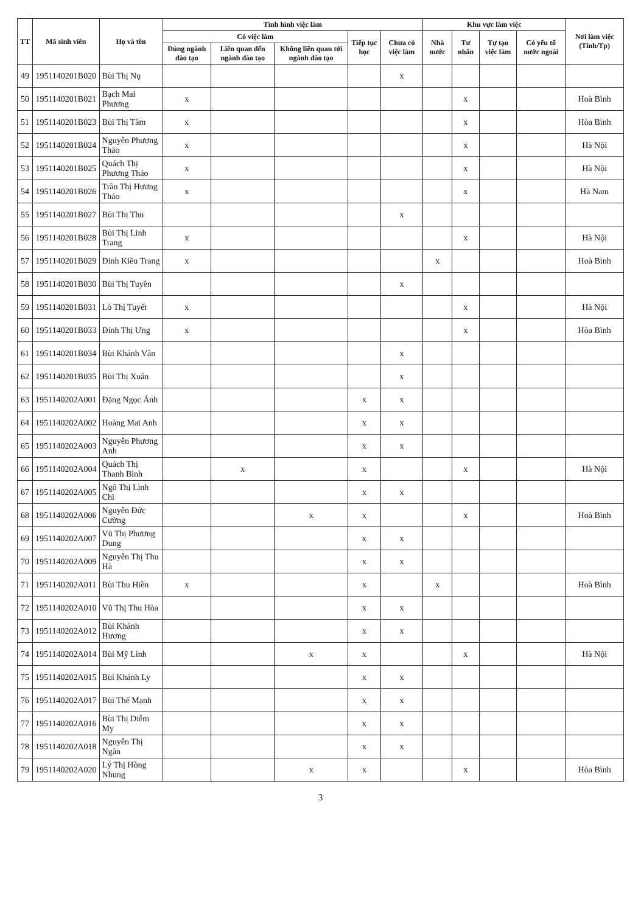| TT | Mã sinh viên | Họ và tên | Tình hình việc làm | | | | | Khu vực làm việc | | | | Nơi làm việc (Tỉnh/Tp) |
| --- | --- | --- | --- | --- | --- | --- | --- | --- | --- | --- | --- | --- |
| | | | Có việc làm | | | Tiếp tục học | Chưa có việc làm | Nhà nước | Tư nhân | Tự tạo việc làm | Có yếu tố nước ngoài | |
| | | | Đúng ngành đào tạo | Liên quan đến ngành đào tạo | Không liên quan tới ngành đào tạo | | | | | | | |
| 49 | 1951140201B020 | Bùi Thị Nụ | | | | | x | | | | | |
| 50 | 1951140201B021 | Bạch Mai Phương | x | | | | | | x | | | Hoà Bình |
| 51 | 1951140201B023 | Bùi Thị Tâm | x | | | | | | x | | | Hòa Bình |
| 52 | 1951140201B024 | Nguyễn Phương Thảo | x | | | | | | x | | | Hà Nội |
| 53 | 1951140201B025 | Quách Thị Phương Thảo | x | | | | | | x | | | Hà Nội |
| 54 | 1951140201B026 | Trần Thị Hương Thảo | x | | | | | | x | | | Hà Nam |
| 55 | 1951140201B027 | Bùi Thị Thu | | | | | x | | | | | |
| 56 | 1951140201B028 | Bùi Thị Linh Trang | x | | | | | | x | | | Hà Nội |
| 57 | 1951140201B029 | Đinh Kiều Trang | x | | | | | x | | | | Hoà Bình |
| 58 | 1951140201B030 | Bùi Thị Tuyền | | | | | x | | | | | |
| 59 | 1951140201B031 | Lò Thị Tuyết | x | | | | | | x | | | Hà Nội |
| 60 | 1951140201B033 | Đinh Thị Ưng | x | | | | | | x | | | Hòa Bình |
| 61 | 1951140201B034 | Bùi Khánh Vân | | | | | x | | | | | |
| 62 | 1951140201B035 | Bùi Thị Xuân | | | | | x | | | | | |
| 63 | 1951140202A001 | Đặng Ngọc Ánh | | | | x | x | | | | | |
| 64 | 1951140202A002 | Hoàng Mai Anh | | | | x | x | | | | | |
| 65 | 1951140202A003 | Nguyễn Phương Anh | | | | x | x | | | | | |
| 66 | 1951140202A004 | Quách Thị Thanh Bình | | x | | x | | | x | | | Hà Nội |
| 67 | 1951140202A005 | Ngô Thị Linh Chi | | | | x | x | | | | | |
| 68 | 1951140202A006 | Nguyễn Đức Cường | | | x | x | | | x | | | Hoà Bình |
| 69 | 1951140202A007 | Vũ Thị Phương Dung | | | | x | x | | | | | |
| 70 | 1951140202A009 | Nguyễn Thị Thu Hà | | | | x | x | | | | | |
| 71 | 1951140202A011 | Bùi Thu Hiền | x | | | x | | x | | | | Hoà Bình |
| 72 | 1951140202A010 | Vũ Thị Thu Hòa | | | | x | x | | | | | |
| 73 | 1951140202A012 | Bùi Khánh Hương | | | | x | x | | | | | |
| 74 | 1951140202A014 | Bùi Mỹ Linh | | | x | x | | | x | | | Hà Nội |
| 75 | 1951140202A015 | Bùi Khánh Ly | | | | x | x | | | | | |
| 76 | 1951140202A017 | Bùi Thế Mạnh | | | | x | x | | | | | |
| 77 | 1951140202A016 | Bùi Thị Diễm My | | | | x | x | | | | | |
| 78 | 1951140202A018 | Nguyễn Thị Ngân | | | | x | x | | | | | |
| 79 | 1951140202A020 | Lý Thị Hồng Nhung | | | x | x | | | x | | | Hòa Bình |
3